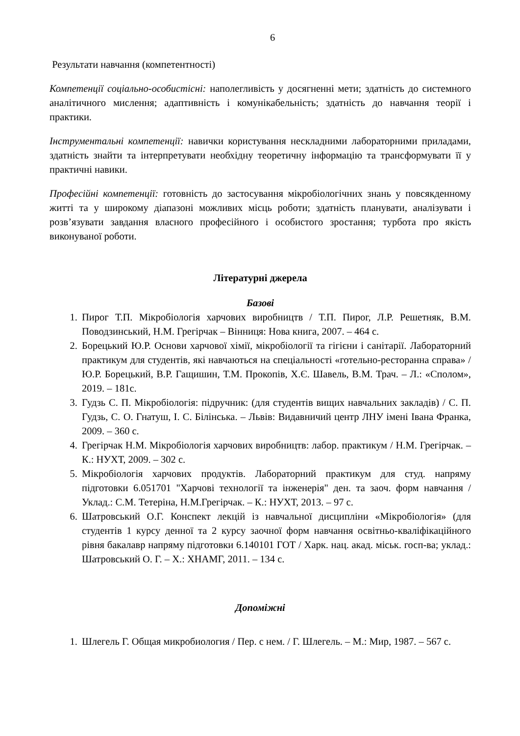6
Результати навчання (компетентності)
Компетенції соціально-особистісні: наполегливість у досягненні мети; здатність до системного аналітичного мислення; адаптивність і комунікабельність; здатність до навчання теорії і практики.
Інструментальні компетенції: навички користування нескладними лабораторними приладами, здатність знайти та інтерпретувати необхідну теоретичну інформацію та трансформувати її у практичні навики.
Професійні компетенції: готовність до застосування мікробіологічних знань у повсякденному житті та у широкому діапазоні можливих місць роботи; здатність планувати, аналізувати і розв’язувати завдання власного професійного і особистого зростання; турбота про якість виконуваної роботи.
Літературні джерела
Базові
1. Пирог Т.П. Мікробіологія харчових виробництв / Т.П. Пирог, Л.Р. Решетняк, В.М. Поводзинський, Н.М. Грегірчак – Вінниця: Нова книга, 2007. – 464 с.
2. Борецький Ю.Р. Основи харчової хімії, мікробіології та гігієни і санітарії. Лабораторний практикум для студентів, які навчаються на спеціальності «готельно-ресторанна справа» / Ю.Р. Борецький, В.Р. Гащишин, Т.М. Прокопів, Х.Є. Шавель, В.М. Трач. – Л.: «Сполом», 2019. – 181с.
3. Гудзь С. П. Мікробіологія: підручник: (для студентів вищих навчальних закладів) / С. П. Гудзь, С. О. Гнатуш, І. С. Білінська. – Львів: Видавничий центр ЛНУ імені Івана Франка, 2009. – 360 с.
4. Грегірчак Н.М. Мікробіологія харчових виробництв: лабор. практикум / Н.М. Грегірчак. – К.: НУХТ, 2009. – 302 с.
5. Мікробіологія харчових продуктів. Лабораторний практикум для студ. напряму підготовки 6.051701 "Харчові технології та інженерія" ден. та заоч. форм навчання / Уклад.: С.М. Тетеріна, Н.М.Грегірчак. – К.: НУХТ, 2013. – 97 с.
6. Шатровський О.Г. Конспект лекцій із навчальної дисципліни «Мікробіологія» (для студентів 1 курсу денної та 2 курсу заочної форм навчання освітньо-кваліфікаційного рівня бакалавр напряму підготовки 6.140101 ГОТ / Харк. нац. акад. міськ. госп-ва; уклад.: Шатровський О. Г. – Х.: ХНАМГ, 2011. – 134 с.
Допоміжні
1. Шлегель Г. Общая микробиология / Пер. с нем. / Г. Шлегель. – М.: Мир, 1987. – 567 с.